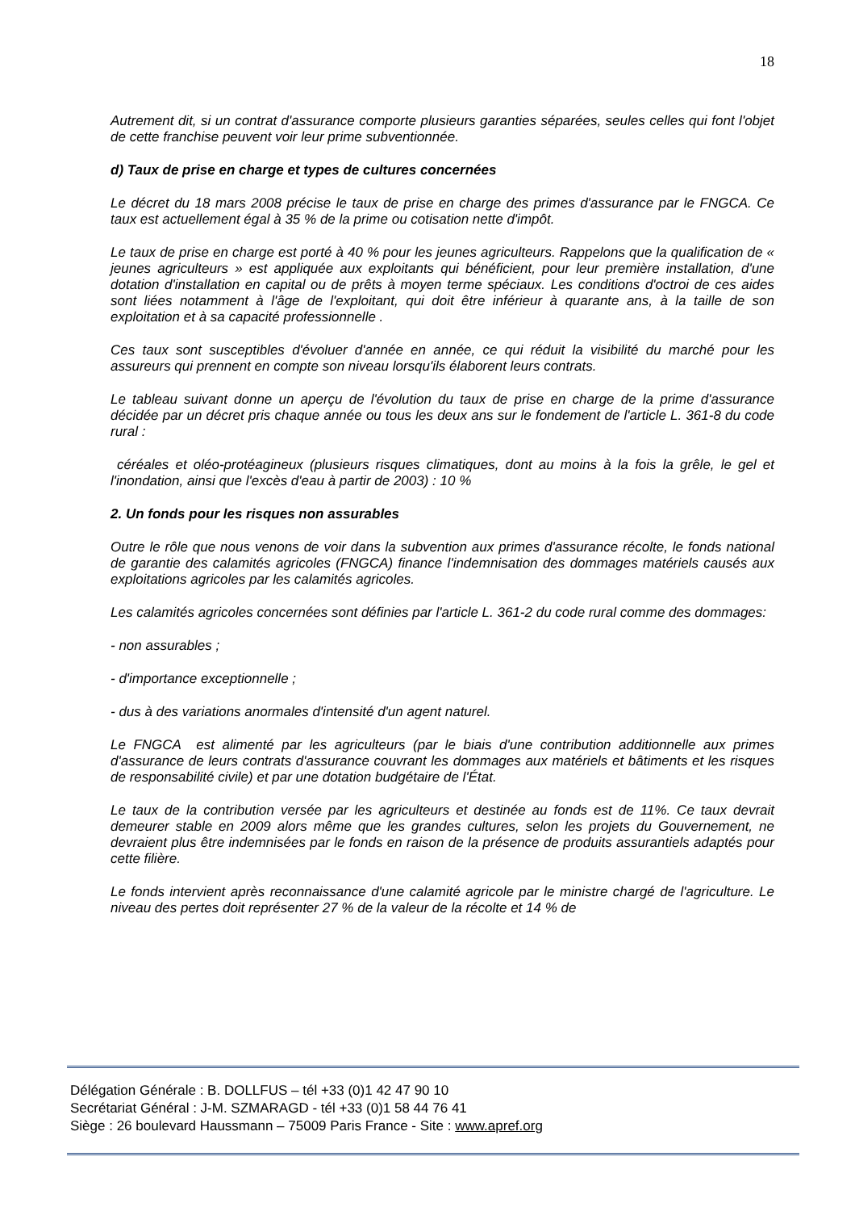18
Autrement dit, si un contrat d'assurance comporte plusieurs garanties séparées, seules celles qui font l'objet de cette franchise peuvent voir leur prime subventionnée.
d) Taux de prise en charge et types de cultures concernées
Le décret du 18 mars 2008 précise le taux de prise en charge des primes d'assurance par le FNGCA. Ce taux est actuellement égal à 35 % de la prime ou cotisation nette d'impôt.
Le taux de prise en charge est porté à 40 % pour les jeunes agriculteurs. Rappelons que la qualification de « jeunes agriculteurs » est appliquée aux exploitants qui bénéficient, pour leur première installation, d'une dotation d'installation en capital ou de prêts à moyen terme spéciaux. Les conditions d'octroi de ces aides sont liées notamment à l'âge de l'exploitant, qui doit être inférieur à quarante ans, à la taille de son exploitation et à sa capacité professionnelle .
Ces taux sont susceptibles d'évoluer d'année en année, ce qui réduit la visibilité du marché pour les assureurs qui prennent en compte son niveau lorsqu'ils élaborent leurs contrats.
Le tableau suivant donne un aperçu de l'évolution du taux de prise en charge de la prime d'assurance décidée par un décret pris chaque année ou tous les deux ans sur le fondement de l'article L. 361-8 du code rural :
céréales et oléo-protéagineux (plusieurs risques climatiques, dont au moins à la fois la grêle, le gel et l'inondation, ainsi que l'excès d'eau à partir de 2003) : 10 %
2. Un fonds pour les risques non assurables
Outre le rôle que nous venons de voir dans la subvention aux primes d'assurance récolte, le fonds national de garantie des calamités agricoles (FNGCA) finance l'indemnisation des dommages matériels causés aux exploitations agricoles par les calamités agricoles.
Les calamités agricoles concernées sont définies par l'article L. 361-2 du code rural comme des dommages:
- non assurables ;
- d'importance exceptionnelle ;
- dus à des variations anormales d'intensité d'un agent naturel.
Le FNGCA est alimenté par les agriculteurs (par le biais d'une contribution additionnelle aux primes d'assurance de leurs contrats d'assurance couvrant les dommages aux matériels et bâtiments et les risques de responsabilité civile) et par une dotation budgétaire de l'État.
Le taux de la contribution versée par les agriculteurs et destinée au fonds est de 11%. Ce taux devrait demeurer stable en 2009 alors même que les grandes cultures, selon les projets du Gouvernement, ne devraient plus être indemnisées par le fonds en raison de la présence de produits assurantiels adaptés pour cette filière.
Le fonds intervient après reconnaissance d'une calamité agricole par le ministre chargé de l'agriculture. Le niveau des pertes doit représenter 27 % de la valeur de la récolte et 14 % de
Délégation Générale : B. DOLLFUS – tél +33 (0)1 42 47 90 10
Secrétariat Général : J-M. SZMARAGD - tél +33 (0)1 58 44 76 41
Siège : 26 boulevard Haussmann – 75009 Paris France - Site : www.apref.org